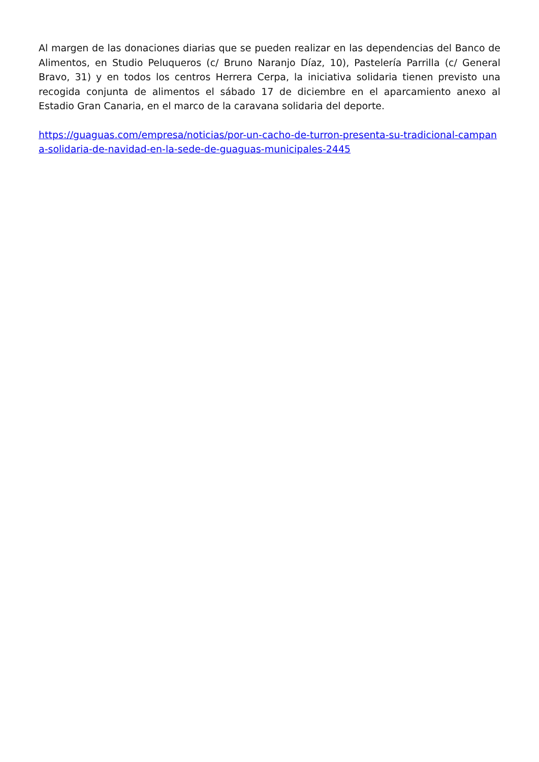Al margen de las donaciones diarias que se pueden realizar en las dependencias del Banco de Alimentos, en Studio Peluqueros (c/ Bruno Naranjo Díaz, 10), Pastelería Parrilla (c/ General Bravo, 31) y en todos los centros Herrera Cerpa, la iniciativa solidaria tienen previsto una recogida conjunta de alimentos el sábado 17 de diciembre en el aparcamiento anexo al Estadio Gran Canaria, en el marco de la caravana solidaria del deporte.
https://guaguas.com/empresa/noticias/por-un-cacho-de-turron-presenta-su-tradicional-campana-solidaria-de-navidad-en-la-sede-de-guaguas-municipales-2445